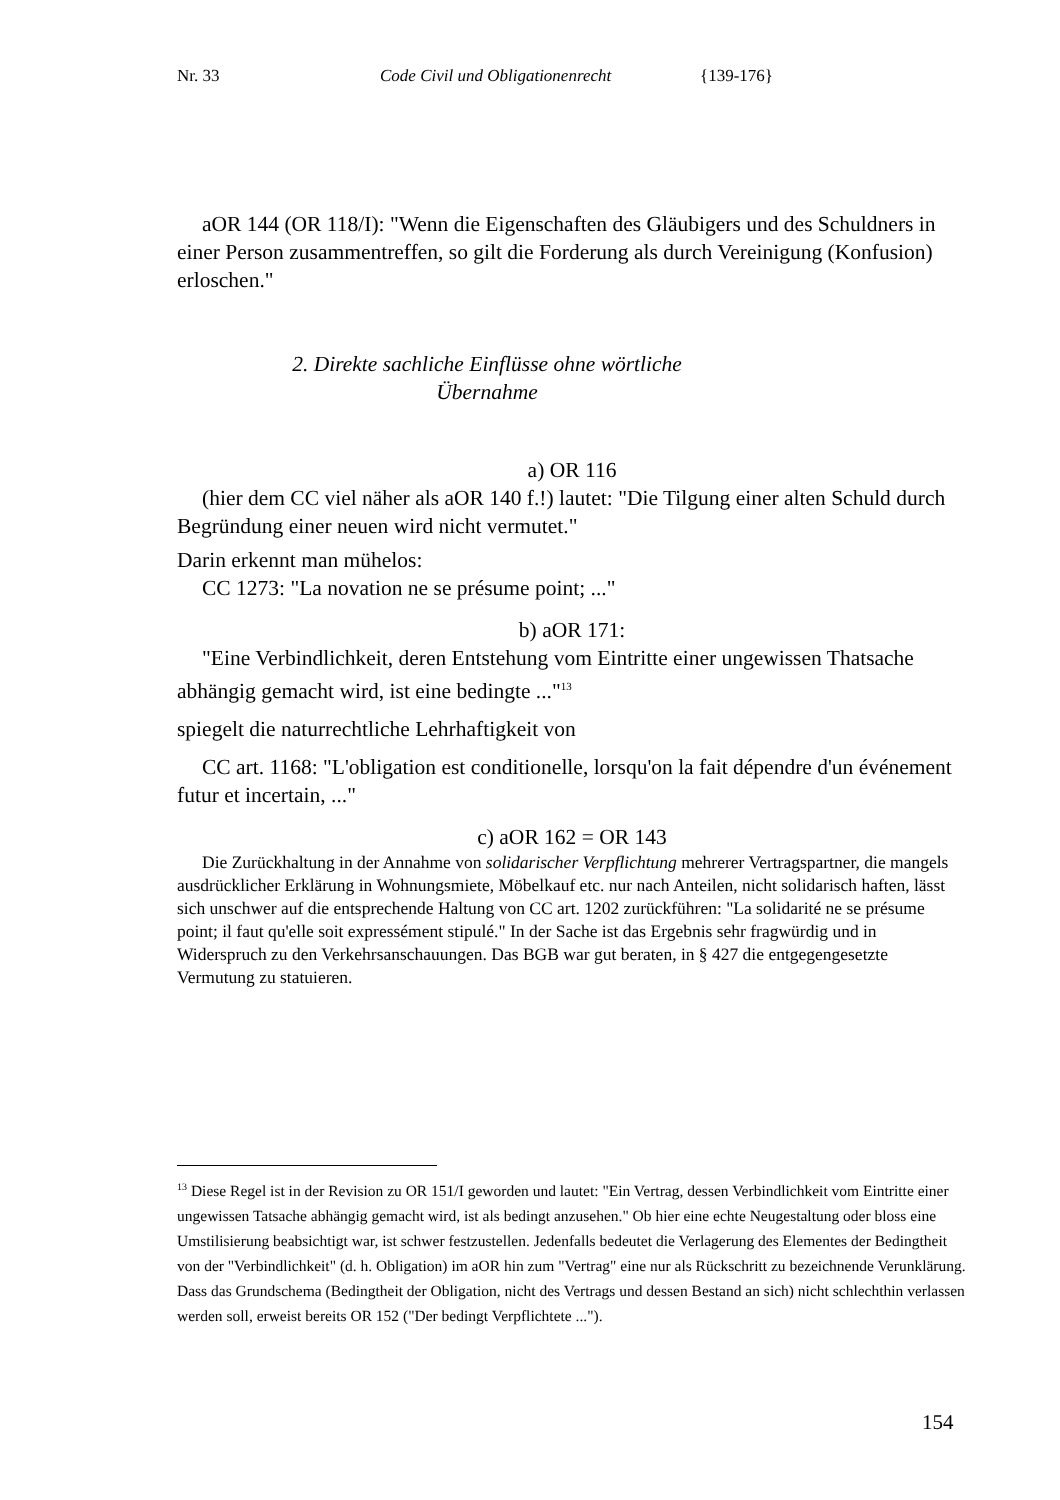Nr. 33 Code Civil und Obligationenrecht {139-176}
aOR 144 (OR 118/I): "Wenn die Eigenschaften des Gläubigers und des Schuldners in einer Person zusammentreffen, so gilt die Forderung als durch Vereinigung (Konfusion) erloschen."
2. Direkte sachliche Einflüsse ohne wörtliche Übernahme
a) OR 116
(hier dem CC viel näher als aOR 140 f.!) lautet: "Die Tilgung einer alten Schuld durch Begründung einer neuen wird nicht vermutet."
Darin erkennt man mühelos:
CC 1273: "La novation ne se présume point; ..."
b) aOR 171:
"Eine Verbindlichkeit, deren Entstehung vom Eintritte einer ungewissen Thatsache abhängig gemacht wird, ist eine bedingte ..."<sup>13</sup>
spiegelt die naturrechtliche Lehrhaftigkeit von
CC art. 1168: "L'obligation est conditionelle, lorsqu'on la fait dépendre d'un événement futur et incertain, ..."
c) aOR 162 = OR 143
Die Zurückhaltung in der Annahme von solidarischer Verpflichtung mehrerer Vertragspartner, die mangels ausdrücklicher Erklärung in Wohnungsmiete, Möbelkauf etc. nur nach Anteilen, nicht solidarisch haften, lässt sich unschwer auf die entsprechende Haltung von CC art. 1202 zurückführen: "La solidarité ne se présume point; il faut qu'elle soit expressément stipulé." In der Sache ist das Ergebnis sehr fragwürdig und in Widerspruch zu den Verkehrsanschauungen. Das BGB war gut beraten, in § 427 die entgegengesetzte Vermutung zu statuieren.
<sup>13</sup> Diese Regel ist in der Revision zu OR 151/I geworden und lautet: "Ein Vertrag, dessen Verbindlichkeit vom Eintritte einer ungewissen Tatsache abhängig gemacht wird, ist als bedingt anzusehen." Ob hier eine echte Neugestaltung oder bloss eine Umstilisierung beabsichtigt war, ist schwer festzustellen. Jedenfalls bedeutet die Verlagerung des Elementes der Bedingtheit von der "Verbindlichkeit" (d. h. Obligation) im aOR hin zum "Vertrag" eine nur als Rückschritt zu bezeichnende Verunklärung. Dass das Grundschema (Bedingtheit der Obligation, nicht des Vertrags und dessen Bestand an sich) nicht schlechthin verlassen werden soll, erweist bereits OR 152 ("Der bedingt Verpflichtete ...").
154